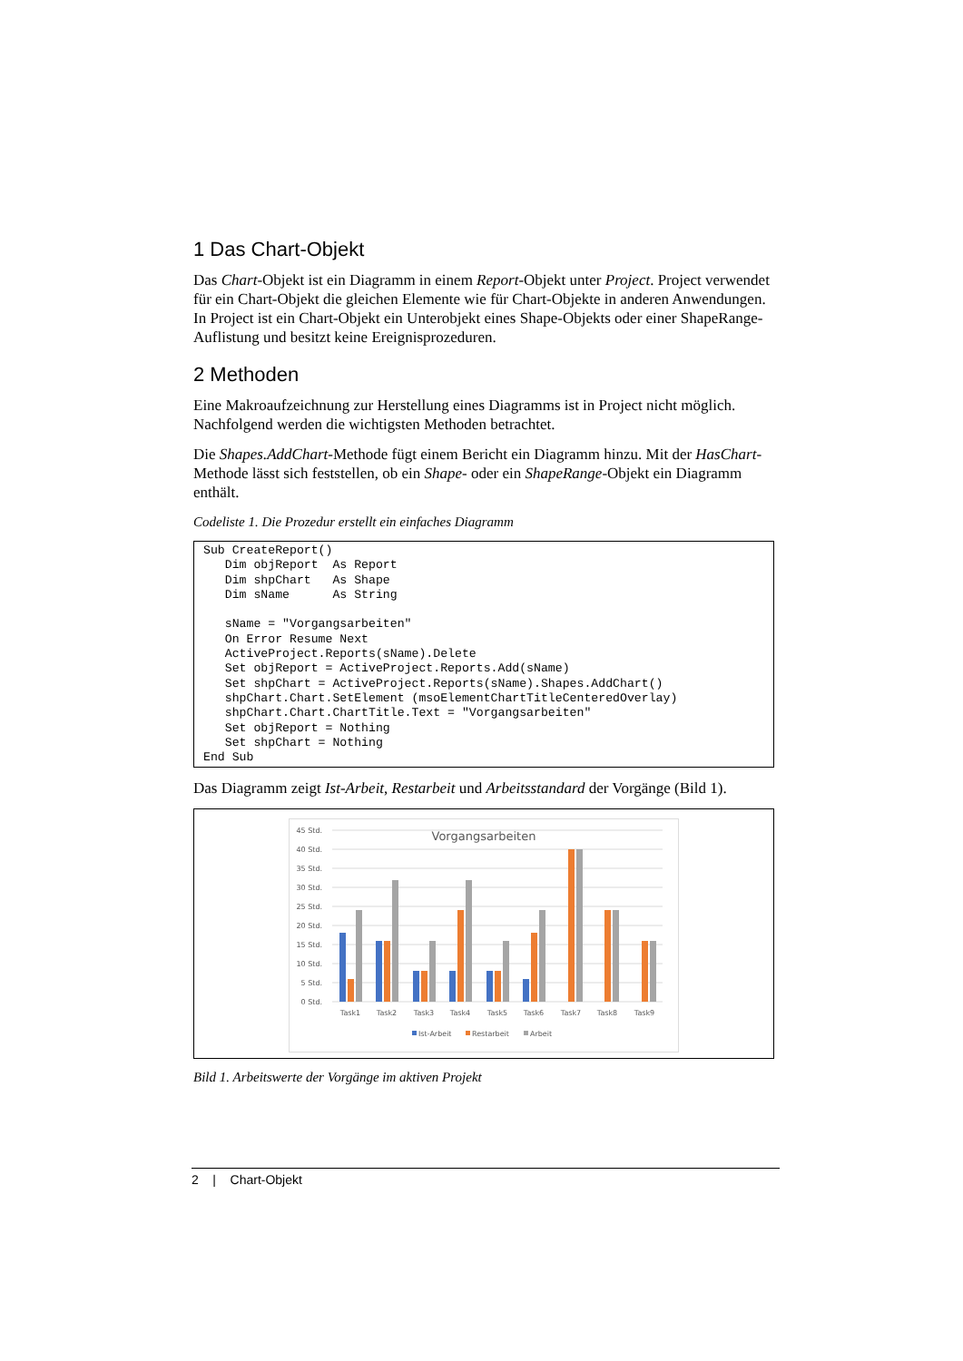1 Das Chart-Objekt
Das Chart-Objekt ist ein Diagramm in einem Report-Objekt unter Project. Project verwendet für ein Chart-Objekt die gleichen Elemente wie für Chart-Objekte in anderen Anwendungen. In Project ist ein Chart-Objekt ein Unterobjekt eines Shape-Objekts oder einer ShapeRange-Auflistung und besitzt keine Ereignisprozeduren.
2 Methoden
Eine Makroaufzeichnung zur Herstellung eines Diagramms ist in Project nicht möglich. Nachfolgend werden die wichtigsten Methoden betrachtet.
Die Shapes.AddChart-Methode fügt einem Bericht ein Diagramm hinzu. Mit der HasChart-Methode lässt sich feststellen, ob ein Shape- oder ein ShapeRange-Objekt ein Diagramm enthält.
Codeliste 1. Die Prozedur erstellt ein einfaches Diagramm
Sub CreateReport()
   Dim objReport  As Report
   Dim shpChart   As Shape
   Dim sName      As String

   sName = "Vorgangsarbeiten"
   On Error Resume Next
   ActiveProject.Reports(sName).Delete
   Set objReport = ActiveProject.Reports.Add(sName)
   Set shpChart = ActiveProject.Reports(sName).Shapes.AddChart()
   shpChart.Chart.SetElement (msoElementChartTitleCenteredOverlay)
   shpChart.Chart.ChartTitle.Text = "Vorgangsarbeiten"
   Set objReport = Nothing
   Set shpChart = Nothing
End Sub
Das Diagramm zeigt Ist-Arbeit, Restarbeit und Arbeitsstandard der Vorgänge (Bild 1).
Vorgangsarbeiten
45 Std.
40 Std.
35 Std.
30 Std.
25 Std.
20 Std.
15 Std.
10 Std.
5 Std.
0 Std.
Task1
Task2
Task3
Task4
Task5
Task6
Task7
Task8
Task9
Ist-Arbeit
Restarbeit
Arbeit
Bild 1. Arbeitswerte der Vorgänge im aktiven Projekt
2 | Chart-Objekt